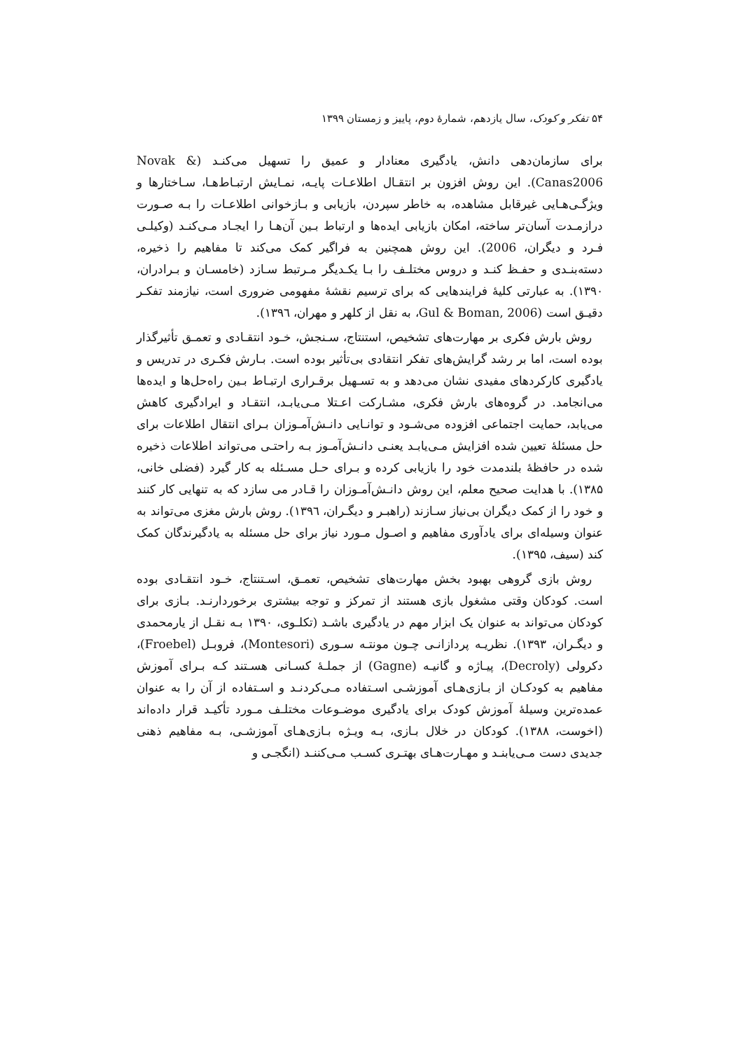۵۴ تفکر و کودک، سال یازدهم، شمارهٔ دوم، پاییز و زمستان ۱۳۹۹
برای سازمان‌دهی دانش، یادگیری معنادار و عمیق را تسهیل می‌کنـد (Novak & Canas2006). این روش افزون بر انتقـال اطلاعـات پایـه، نمـایش ارتبـاط‌هـا، سـاختارها و ویژگـی‌هـایی غیرقابل مشاهده، به خاطر سپردن، بازیابی و بـازخوانی اطلاعـات را بـه صـورت درازمـدت آسان‌تر ساخته، امکان بازیابی ایده‌ها و ارتباط بـین آن‌هـا را ایجـاد مـی‌کنـد (وکیلـی فـرد و دیگران، 2006). این روش همچنین به فراگیر کمک می‌کند تا مفاهیم را ذخیره، دسته‌بنـدی و حفـظ کنـد و دروس مختلـف را بـا یکـدیگر مـرتبط سـازد (خامسـان و بـرادران، ۱۳۹۰). به عبارتی کلیهٔ فرایندهایی که برای ترسیم نقشهٔ مفهومی ضروری است، نیازمند تفکـر دقیـق است (Gul & Boman, 2006، به نقل از کلهر و مهران، ۱۳۹٦).
روش بارش فکری بر مهارت‌های تشخیص، استنتاج، سـنجش، خـود انتقـادی و تعمـق تأثیرگذار بوده است، اما بر رشد گرایش‌های تفکر انتقادی بی‌تأثیر بوده است. بـارش فکـری در تدریس و یادگیری کارکردهای مفیدی نشان می‌دهد و به تسـهیل برقـراری ارتبـاط بـین راه‌حل‌ها و ایده‌ها می‌انجامد. در گروه‌های بارش فکری، مشـارکت اعـتلا مـی‌یابـد، انتقـاد و ایرادگیری کاهش می‌یابد، حمایت اجتماعی افزوده می‌شـود و توانـایی دانـش‌آمـوزان بـرای انتقال اطلاعات برای حل مسئلهٔ تعیین شده افزایش مـی‌یابـد یعنـی دانـش‌آمـوز بـه راحتـی می‌تواند اطلاعات ذخیره شده در حافظهٔ بلندمدت خود را بازیابی کرده و بـرای حـل مسـئله به کار گیرد (فضلی خانی، ۱۳۸۵). با هدایت صحیح معلم، این روش دانـش‌آمـوزان را قـادر می سازد که به تنهایی کار کنند و خود را از کمک دیگران بی‌نیاز سـازند (راهبـر و دیگـران، ۱۳۹٦). روش بارش مغزی می‌تواند به عنوان وسیله‌ای برای یادآوری مفاهیم و اصـول مـورد نیاز برای حل مسئله به یادگیرندگان کمک کند (سیف، ۱۳۹۵).
روش بازی گروهی بهبود بخش مهارت‌های تشخیص، تعمـق، اسـتنتاج، خـود انتقـادی بوده است. کودکان وقتی مشغول بازی هستند از تمرکز و توجه بیشتری برخوردارنـد. بـازی برای کودکان می‌تواند به عنوان یک ابزار مهم در یادگیری باشـد (تکلـوی، ۱۳۹۰ بـه نقـل از یارمحمدی و دیگـران، ۱۳۹۳). نظریـه پردازانـی چـون مونتـه سـوری (Montesori)، فروبـل (Froebel)، دکرولی (Decroly)، پیـاژه و گانیـه (Gagne) از جملـهٔ کسـانی هسـتند کـه بـرای آموزش مفاهیم به کودکـان از بـازی‌هـای آموزشـی اسـتفاده مـی‌کردنـد و اسـتفاده از آن را به عنوان عمده‌ترین وسیلهٔ آموزش کودک برای یادگیری موضـوعات مختلـف مـورد تأکیـد قرار داده‌اند (اخوست، ۱۳۸۸). کودکان در خلال بـازی، بـه ویـژه بـازی‌هـای آموزشـی، بـه مفاهیم ذهنی جدیدی دست مـی‌یابنـد و مهـارت‌هـای بهتـری کسـب مـی‌کننـد (انگجـی و